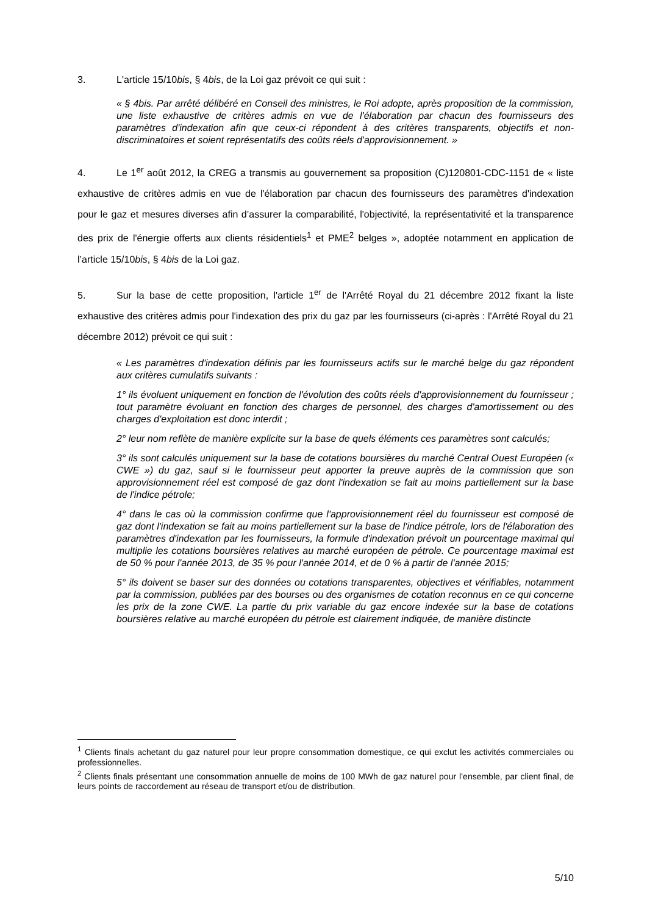3. L'article 15/10bis, § 4bis, de la Loi gaz prévoit ce qui suit :
« § 4bis. Par arrêté délibéré en Conseil des ministres, le Roi adopte, après proposition de la commission, une liste exhaustive de critères admis en vue de l'élaboration par chacun des fournisseurs des paramètres d'indexation afin que ceux-ci répondent à des critères transparents, objectifs et non-discriminatoires et soient représentatifs des coûts réels d'approvisionnement. »
4. Le 1<sup>er</sup> août 2012, la CREG a transmis au gouvernement sa proposition (C)120801-CDC-1151 de « liste exhaustive de critères admis en vue de l'élaboration par chacun des fournisseurs des paramètres d'indexation pour le gaz et mesures diverses afin d’assurer la comparabilité, l'objectivité, la représentativité et la transparence des prix de l'énergie offerts aux clients résidentiels<sup>1</sup> et PME<sup>2</sup> belges », adoptée notamment en application de l’article 15/10bis, § 4bis de la Loi gaz.
5. Sur la base de cette proposition, l'article 1<sup>er</sup> de l'Arrêté Royal du 21 décembre 2012 fixant la liste exhaustive des critères admis pour l'indexation des prix du gaz par les fournisseurs (ci-après : l'Arrêté Royal du 21 décembre 2012) prévoit ce qui suit :
« Les paramètres d'indexation définis par les fournisseurs actifs sur le marché belge du gaz répondent aux critères cumulatifs suivants :
1° ils évoluent uniquement en fonction de l'évolution des coûts réels d'approvisionnement du fournisseur ; tout paramètre évoluant en fonction des charges de personnel, des charges d'amortissement ou des charges d'exploitation est donc interdit ;
2° leur nom reflète de manière explicite sur la base de quels éléments ces paramètres sont calculés;
3° ils sont calculés uniquement sur la base de cotations boursières du marché Central Ouest Européen (« CWE ») du gaz, sauf si le fournisseur peut apporter la preuve auprès de la commission que son approvisionnement réel est composé de gaz dont l'indexation se fait au moins partiellement sur la base de l'indice pétrole;
4° dans le cas où la commission confirme que l'approvisionnement réel du fournisseur est composé de gaz dont l'indexation se fait au moins partiellement sur la base de l'indice pétrole, lors de l'élaboration des paramètres d'indexation par les fournisseurs, la formule d'indexation prévoit un pourcentage maximal qui multiplie les cotations boursières relatives au marché européen de pétrole. Ce pourcentage maximal est de 50 % pour l'année 2013, de 35 % pour l'année 2014, et de 0 % à partir de l'année 2015;
5° ils doivent se baser sur des données ou cotations transparentes, objectives et vérifiables, notamment par la commission, publiées par des bourses ou des organismes de cotation reconnus en ce qui concerne les prix de la zone CWE. La partie du prix variable du gaz encore indexée sur la base de cotations boursières relative au marché européen du pétrole est clairement indiquée, de manière distincte
<sup>1</sup> Clients finals achetant du gaz naturel pour leur propre consommation domestique, ce qui exclut les activités commerciales ou professionnelles.
<sup>2</sup> Clients finals présentant une consommation annuelle de moins de 100 MWh de gaz naturel pour l’ensemble, par client final, de leurs points de raccordement au réseau de transport et/ou de distribution.
5/10